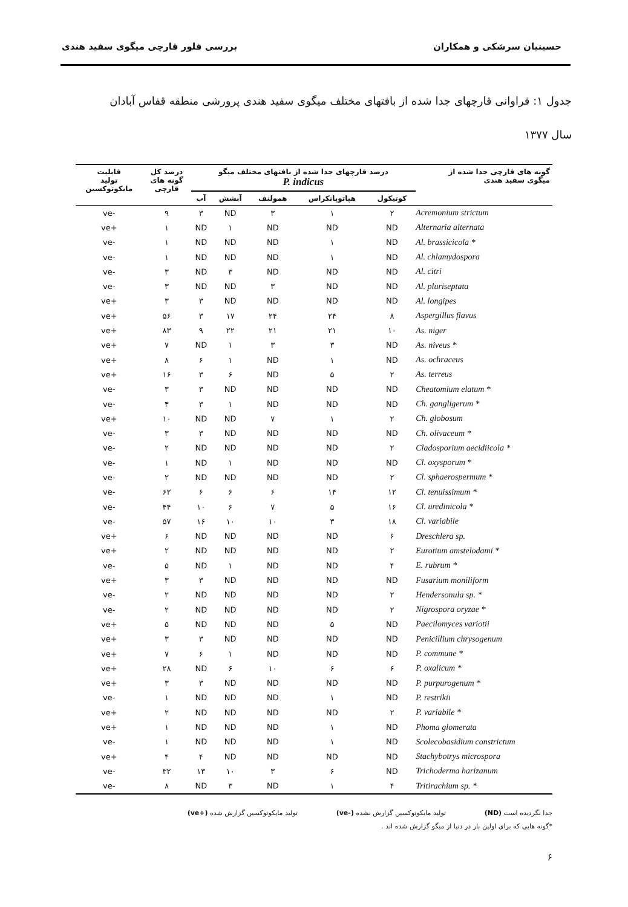حسینیان سرشکی و همکاران بررسی فلور قارچی میگوی سفید هندی
جدول ۱: فراوانی قارچهای جدا شده از بافتهای مختلف میگوی سفید هندی پرورشی منطقه قفاس آبادان
سال ۱۳۷۷
| گونه های قارچی جدا شده از میگوی سفید هندی | درصد قارچهای جدا شده از بافتهای مختلف میگو P. indicus | | | | | درصد کل گونه های قارچی | قابلیت تولید مایکوتوکسین |
| --- | --- | --- | --- | --- | --- | --- | --- |
| | کوتیکول | هپاتوپانکراس | همولنف | آبشش | آب | | |
| Acremonium strictum | ۲ | ۱ | ۳ | ND | ۳ | ۹ | -ve |
| Alternaria alternata | ND | ND | ND | ۱ | ND | ۱ | +ve |
| Al. brassicicola * | ND | ۱ | ND | ND | ND | ۱ | -ve |
| Al. chlamydospora | ND | ۱ | ND | ND | ND | ۱ | -ve |
| Al. citri | ND | ND | ND | ۳ | ND | ۳ | -ve |
| Al. pluriseptata | ND | ND | ۳ | ND | ND | ۳ | -ve |
| Al. longipes | ND | ND | ND | ND | ۳ | ۳ | +ve |
| Aspergillus flavus | ۸ | ۲۴ | ۲۴ | ۱۷ | ۳ | ۵۶ | +ve |
| As. niger | ۱۰ | ۲۱ | ۲۱ | ۲۲ | ۹ | ۸۳ | +ve |
| As. niveus * | ND | ۳ | ۳ | ۱ | ND | ۷ | +ve |
| As. ochraceus | ND | ۱ | ND | ۱ | ۶ | ۸ | +ve |
| As. terreus | ۲ | ۵ | ND | ۶ | ۳ | ۱۶ | +ve |
| Cheatomium elatum * | ND | ND | ND | ND | ۳ | ۳ | -ve |
| Ch. gangligerum * | ND | ND | ND | ۱ | ۳ | ۴ | -ve |
| Ch. globosum | ۲ | ۱ | ۷ | ND | ND | ۱۰ | +ve |
| Ch. olivaceum * | ND | ND | ND | ND | ۳ | ۳ | -ve |
| Cladosporium aecidiicola * | ۲ | ND | ND | ND | ND | ۲ | -ve |
| Cl. oxysporum * | ND | ND | ND | ۱ | ND | ۱ | -ve |
| Cl. sphaerospermum * | ۲ | ND | ND | ND | ND | ۲ | -ve |
| Cl. tenuissimum * | ۱۲ | ۱۴ | ۶ | ۶ | ۶ | ۶۲ | -ve |
| Cl. uredinicola * | ۱۶ | ۵ | ۷ | ۶ | ۱۰ | ۴۴ | -ve |
| Cl. variabile | ۱۸ | ۳ | ۱۰ | ۱۰ | ۱۶ | ۵۷ | -ve |
| Dreschlera sp. | ۶ | ND | ND | ND | ND | ۶ | +ve |
| Eurotium amstelodami * | ۲ | ND | ND | ND | ND | ۲ | +ve |
| E. rubrum * | ۴ | ND | ND | ۱ | ND | ۵ | -ve |
| Fusarium moniliform | ND | ND | ND | ND | ۳ | ۳ | +ve |
| Hendersonula sp. * | ۲ | ND | ND | ND | ND | ۲ | -ve |
| Nigrospora oryzae * | ۲ | ND | ND | ND | ND | ۲ | -ve |
| Paecilomyces variotii | ND | ۵ | ND | ND | ND | ۵ | +ve |
| Penicillium chrysogenum | ND | ND | ND | ND | ۳ | ۳ | +ve |
| P. commune * | ND | ND | ND | ۱ | ۶ | ۷ | +ve |
| P. oxalicum * | ۶ | ۶ | ۱۰ | ۶ | ND | ۲۸ | +ve |
| P. purpurogenum * | ND | ND | ND | ND | ۳ | ۳ | +ve |
| P. restrikii | ND | ۱ | ND | ND | ND | ۱ | -ve |
| P. variabile * | ۲ | ND | ND | ND | ND | ۲ | +ve |
| Phoma glomerata | ND | ۱ | ND | ND | ND | ۱ | +ve |
| Scolecobasidium constrictum | ND | ۱ | ND | ND | ND | ۱ | -ve |
| Stachybotrys microspora | ND | ND | ND | ND | ۴ | ۴ | +ve |
| Trichoderma harizanum | ND | ۶ | ۳ | ۱۰ | ۱۳ | ۳۲ | -ve |
| Tritirachium sp. * | ۴ | ۱ | ND | ۳ | ND | ۸ | -ve |
جدا نگردیده است (ND) تولید مایکوتوکسین گزارش نشده (-ve) تولید مایکوتوکسین گزارش شده (+ve)
*گونه هایی که برای اولین بار در دنیا از میگو گزارش شده اند .
۶